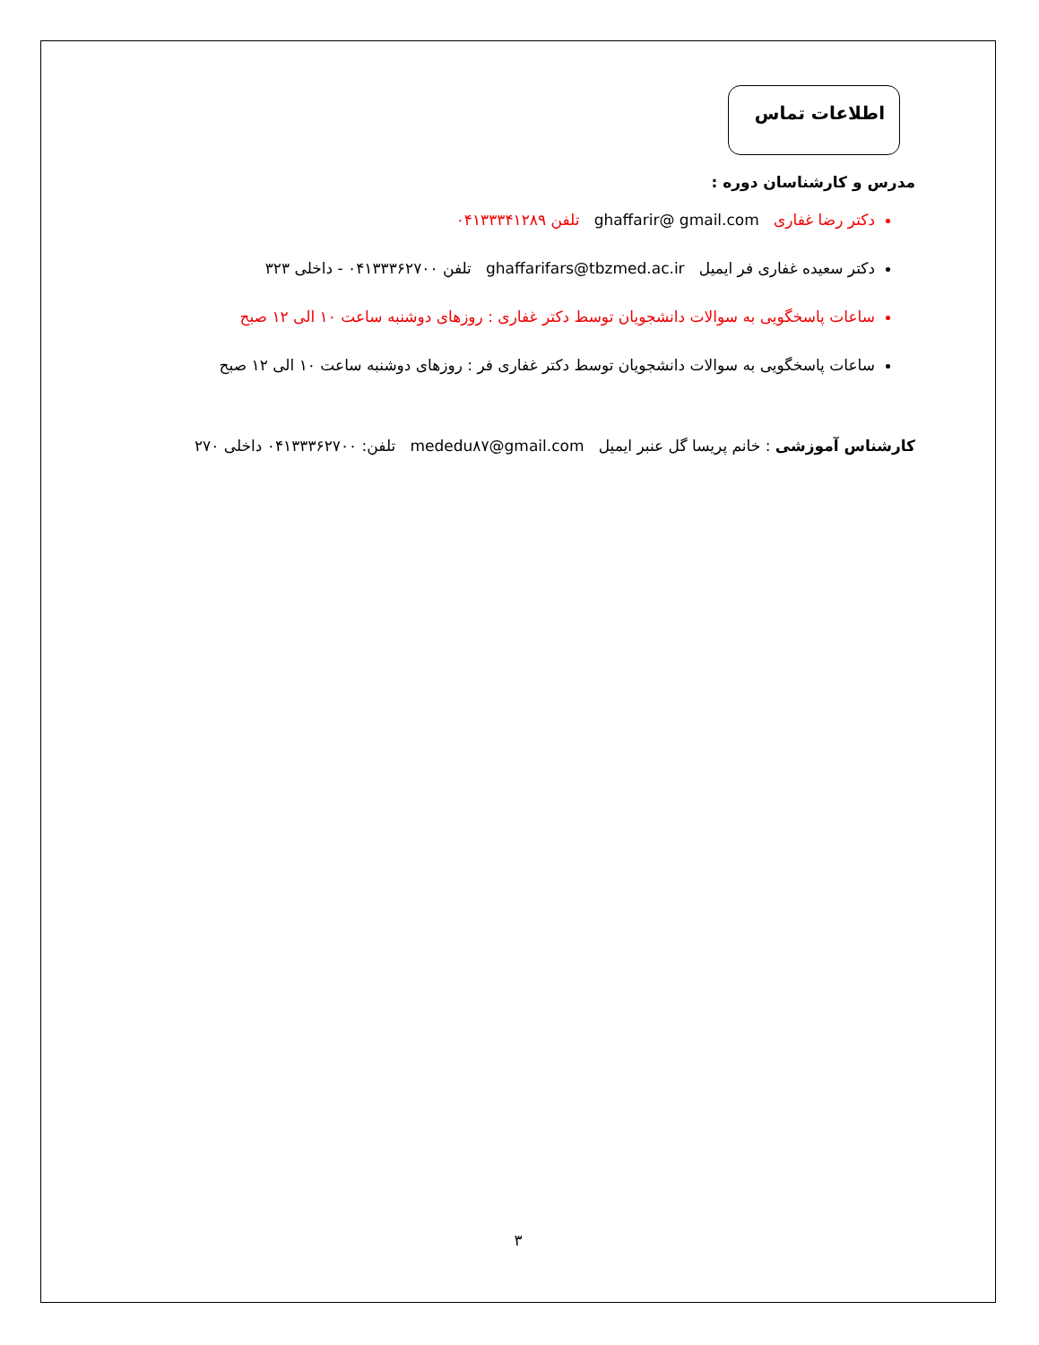اطلاعات تماس
مدرس و کارشناسان دوره :
دکتر رضا غفاری ghaffarir@ gmail.com تلفن ۰۴۱۳۳۳۴۱۲۸۹
دکتر سعیده غفاری فر ایمیل ghaffarifars@tbzmed.ac.ir تلفن ۰۴۱۳۳۳۶۲۷۰۰ - داخلی ۳۲۳
ساعات پاسخگویی به سوالات دانشجویان توسط دکتر غفاری : روزهای دوشنبه ساعت ۱۰ الی ۱۲ صبح
ساعات پاسخگویی به سوالات دانشجویان توسط دکتر غفاری فر : روزهای دوشنبه ساعت ۱۰ الی ۱۲ صبح
کارشناس آموزشی : خانم پریسا گل عنبر ایمیل mededu۸۷@gmail.com تلفن: ۰۴۱۳۳۳۶۲۷۰۰ داخلی ۲۷۰
۳